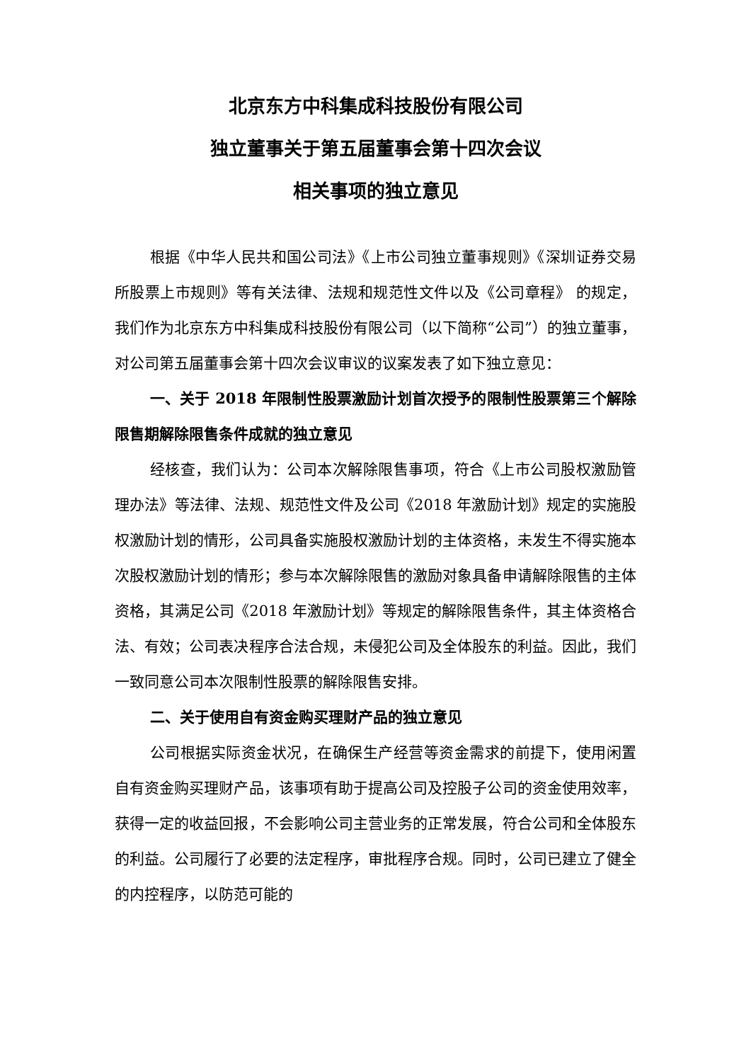北京东方中科集成科技股份有限公司
独立董事关于第五届董事会第十四次会议
相关事项的独立意见
根据《中华人民共和国公司法》《上市公司独立董事规则》《深圳证券交易所股票上市规则》等有关法律、法规和规范性文件以及《公司章程》 的规定，我们作为北京东方中科集成科技股份有限公司（以下简称“公司”）的独立董事，对公司第五届董事会第十四次会议审议的议案发表了如下独立意见：
一、关于 2018 年限制性股票激励计划首次授予的限制性股票第三个解除限售期解除限售条件成就的独立意见
经核查，我们认为：公司本次解除限售事项，符合《上市公司股权激励管理办法》等法律、法规、规范性文件及公司《2018 年激励计划》规定的实施股权激励计划的情形，公司具备实施股权激励计划的主体资格，未发生不得实施本次股权激励计划的情形；参与本次解除限售的激励对象具备申请解除限售的主体资格，其满足公司《2018 年激励计划》等规定的解除限售条件，其主体资格合法、有效；公司表决程序合法合规，未侵犯公司及全体股东的利益。因此，我们一致同意公司本次限制性股票的解除限售安排。
二、关于使用自有资金购买理财产品的独立意见
公司根据实际资金状况，在确保生产经营等资金需求的前提下，使用闲置自有资金购买理财产品，该事项有助于提高公司及控股子公司的资金使用效率，获得一定的收益回报，不会影响公司主营业务的正常发展，符合公司和全体股东的利益。公司履行了必要的法定程序，审批程序合规。同时，公司已建立了健全的内控程序，以防范可能的